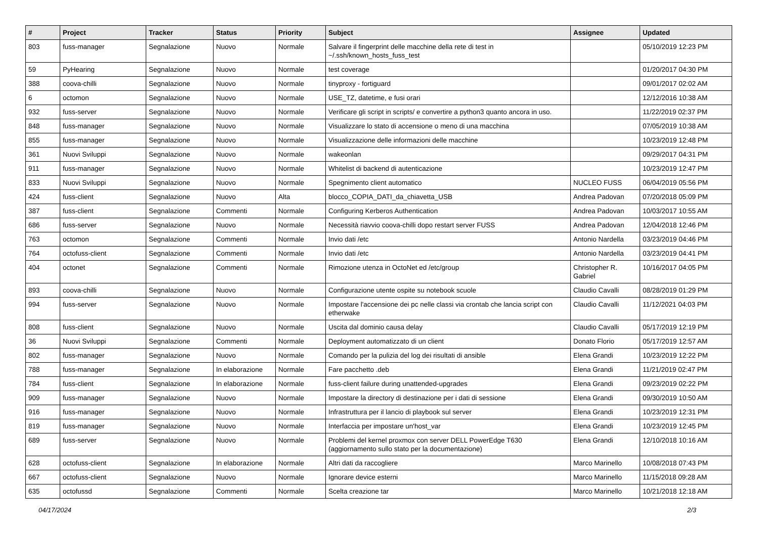| # | Project | Tracker | Status | Priority | Subject | Assignee | Updated |
| --- | --- | --- | --- | --- | --- | --- | --- |
| 803 | fuss-manager | Segnalazione | Nuovo | Normale | Salvare il fingerprint delle macchine della rete di test in ~/.ssh/known_hosts_fuss_test | | 05/10/2019 12:23 PM |
| 59 | PyHearing | Segnalazione | Nuovo | Normale | test coverage | | 01/20/2017 04:30 PM |
| 388 | coova-chilli | Segnalazione | Nuovo | Normale | tinyproxy - fortiguard | | 09/01/2017 02:02 AM |
| 6 | octomon | Segnalazione | Nuovo | Normale | USE_TZ, datetime, e fusi orari | | 12/12/2016 10:38 AM |
| 932 | fuss-server | Segnalazione | Nuovo | Normale | Verificare gli script in scripts/ e convertire a python3 quanto ancora in uso. | | 11/22/2019 02:37 PM |
| 848 | fuss-manager | Segnalazione | Nuovo | Normale | Visualizzare lo stato di accensione o meno di una macchina | | 07/05/2019 10:38 AM |
| 855 | fuss-manager | Segnalazione | Nuovo | Normale | Visualizzazione delle informazioni delle macchine | | 10/23/2019 12:48 PM |
| 361 | Nuovi Sviluppi | Segnalazione | Nuovo | Normale | wakeonlan | | 09/29/2017 04:31 PM |
| 911 | fuss-manager | Segnalazione | Nuovo | Normale | Whitelist di backend di autenticazione | | 10/23/2019 12:47 PM |
| 833 | Nuovi Sviluppi | Segnalazione | Nuovo | Normale | Spegnimento client automatico | NUCLEO FUSS | 06/04/2019 05:56 PM |
| 424 | fuss-client | Segnalazione | Nuovo | Alta | blocco_COPIA_DATI_da_chiavetta_USB | Andrea Padovan | 07/20/2018 05:09 PM |
| 387 | fuss-client | Segnalazione | Commenti | Normale | Configuring Kerberos Authentication | Andrea Padovan | 10/03/2017 10:55 AM |
| 686 | fuss-server | Segnalazione | Nuovo | Normale | Necessità riavvio coova-chilli dopo restart server FUSS | Andrea Padovan | 12/04/2018 12:46 PM |
| 763 | octomon | Segnalazione | Commenti | Normale | Invio dati /etc | Antonio Nardella | 03/23/2019 04:46 PM |
| 764 | octofuss-client | Segnalazione | Commenti | Normale | Invio dati /etc | Antonio Nardella | 03/23/2019 04:41 PM |
| 404 | octonet | Segnalazione | Commenti | Normale | Rimozione utenza in OctoNet ed /etc/group | Christopher R. Gabriel | 10/16/2017 04:05 PM |
| 893 | coova-chilli | Segnalazione | Nuovo | Normale | Configurazione utente ospite su notebook scuole | Claudio Cavalli | 08/28/2019 01:29 PM |
| 994 | fuss-server | Segnalazione | Nuovo | Normale | Impostare l'accensione dei pc nelle classi via crontab che lancia script con etherwake | Claudio Cavalli | 11/12/2021 04:03 PM |
| 808 | fuss-client | Segnalazione | Nuovo | Normale | Uscita dal dominio causa delay | Claudio Cavalli | 05/17/2019 12:19 PM |
| 36 | Nuovi Sviluppi | Segnalazione | Commenti | Normale | Deployment automatizzato di un client | Donato Florio | 05/17/2019 12:57 AM |
| 802 | fuss-manager | Segnalazione | Nuovo | Normale | Comando per la pulizia del log dei risultati di ansible | Elena Grandi | 10/23/2019 12:22 PM |
| 788 | fuss-manager | Segnalazione | In elaborazione | Normale | Fare pacchetto .deb | Elena Grandi | 11/21/2019 02:47 PM |
| 784 | fuss-client | Segnalazione | In elaborazione | Normale | fuss-client failure during unattended-upgrades | Elena Grandi | 09/23/2019 02:22 PM |
| 909 | fuss-manager | Segnalazione | Nuovo | Normale | Impostare la directory di destinazione per i dati di sessione | Elena Grandi | 09/30/2019 10:50 AM |
| 916 | fuss-manager | Segnalazione | Nuovo | Normale | Infrastruttura per il lancio di playbook sul server | Elena Grandi | 10/23/2019 12:31 PM |
| 819 | fuss-manager | Segnalazione | Nuovo | Normale | Interfaccia per impostare un'host_var | Elena Grandi | 10/23/2019 12:45 PM |
| 689 | fuss-server | Segnalazione | Nuovo | Normale | Problemi del kernel proxmox con server DELL PowerEdge T630 (aggiornamento sullo stato per la documentazione) | Elena Grandi | 12/10/2018 10:16 AM |
| 628 | octofuss-client | Segnalazione | In elaborazione | Normale | Altri dati da raccogliere | Marco Marinello | 10/08/2018 07:43 PM |
| 667 | octofuss-client | Segnalazione | Nuovo | Normale | Ignorare device esterni | Marco Marinello | 11/15/2018 09:28 AM |
| 635 | octofussd | Segnalazione | Commenti | Normale | Scelta creazione tar | Marco Marinello | 10/21/2018 12:18 AM |
04/17/2024 2/3